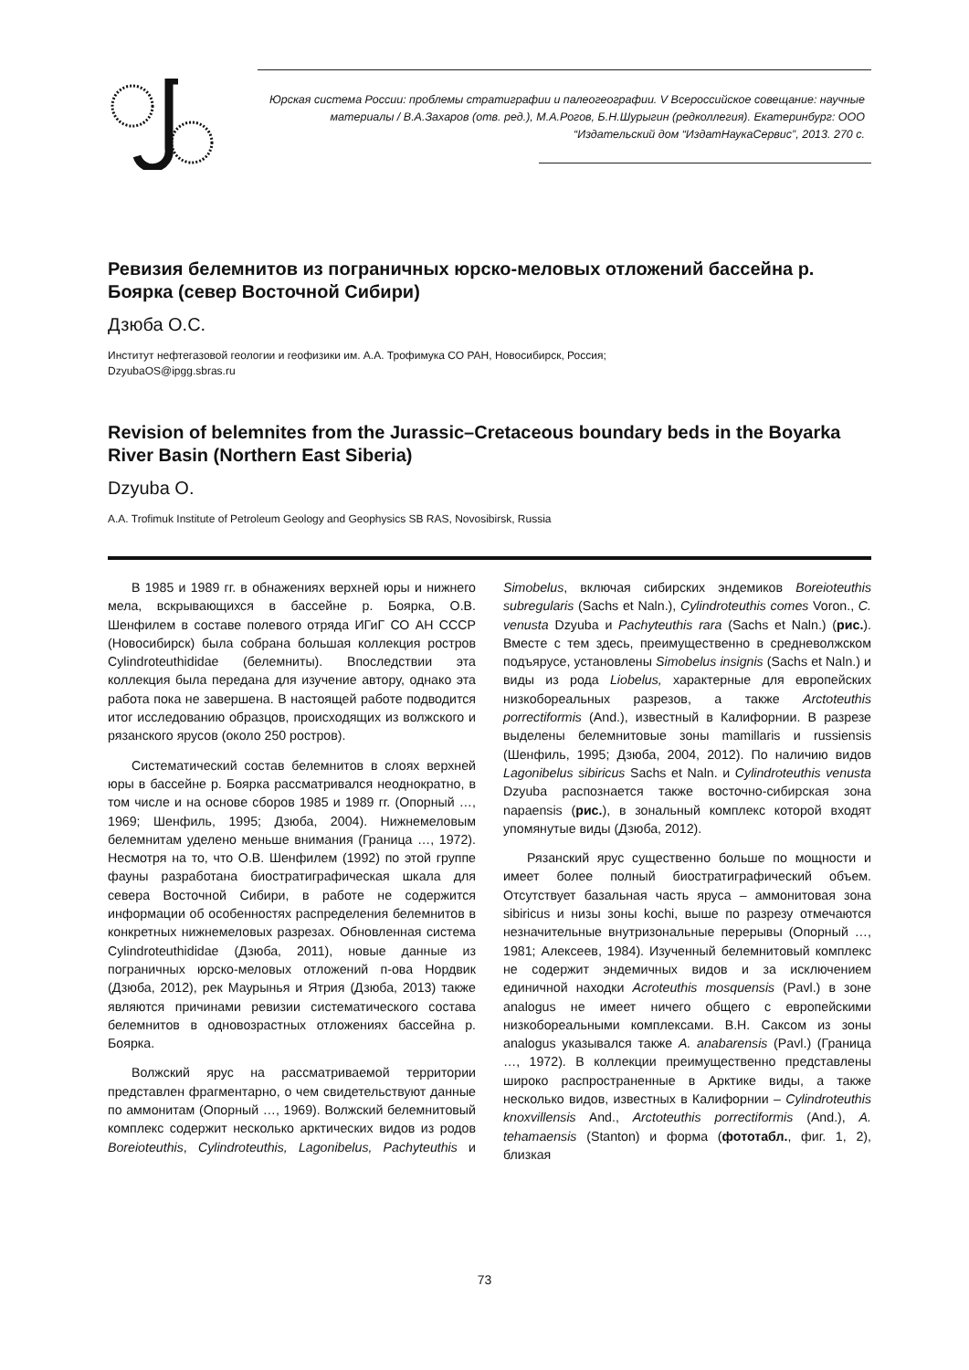Юрская система России: проблемы стратиграфии и палеогеографии. V Всероссийское совещание: научные материалы / В.А.Захаров (отв. ред.), М.А.Рогов, Б.Н.Шурыгин (редколлегия). Екатеринбург: ООО “Издательский дом “ИздатНаукаСервис”, 2013. 270 с.
Ревизия белемнитов из пограничных юрско-меловых отложений бассейна р. Боярка (север Восточной Сибири)
Дзюба О.С.
Институт нефтегазовой геологии и геофизики им. А.А. Трофимука СО РАН, Новосибирск, Россия;
DzyubaOS@ipgg.sbras.ru
Revision of belemnites from the Jurassic–Cretaceous boundary beds in the Boyarka River Basin (Northern East Siberia)
Dzyuba O.
A.A. Trofimuk Institute of Petroleum Geology and Geophysics SB RAS, Novosibirsk, Russia
В 1985 и 1989 гг. в обнажениях верхней юры и нижнего мела, вскрывающихся в бассейне р. Боярка, О.В. Шенфилем в составе полевого отряда ИГиГ СО АН СССР (Новосибирск) была собрана большая коллекция ростров Cylindroteuthididae (белемниты). Впоследствии эта коллекция была передана для изучение автору, однако эта работа пока не завершена. В настоящей работе подводится итог исследованию образцов, происходящих из волжского и рязанского ярусов (около 250 ростров).
Систематический состав белемнитов в слоях верхней юры в бассейне р. Боярка рассматривался неоднократно, в том числе и на основе сборов 1985 и 1989 гг. (Опорный …, 1969; Шенфиль, 1995; Дзюба, 2004). Нижнемеловым белемнитам уделено меньше внимания (Граница …, 1972). Несмотря на то, что О.В. Шенфилем (1992) по этой группе фауны разработана биостратиграфическая шкала для севера Восточной Сибири, в работе не содержится информации об особенностях распределения белемнитов в конкретных нижнемеловых разрезах. Обновленная система Cylindroteuthididae (Дзюба, 2011), новые данные из пограничных юрско-меловых отложений п-ова Нордвик (Дзюба, 2012), рек Маурынья и Ятрия (Дзюба, 2013) также являются причинами ревизии систематического состава белемнитов в одновозрастных отложениях бассейна р. Боярка.
Волжский ярус на рассматриваемой территории представлен фрагментарно, о чем свидетельствуют данные по аммонитам (Опорный …, 1969). Волжский белемнитовый комплекс содержит несколько арктических видов из родов Boreioteuthis, Cylindroteuthis, Lagonibelus, Pachyteuthis и Simobelus, включая сибирских эндемиков Boreioteuthis subregularis (Sachs et Naln.), Cylindroteuthis comes Voron., C. venusta Dzyuba и Pachyteuthis rara (Sachs et Naln.) (рис.). Вместе с тем здесь, преимущественно в средневолжском подъярусе, установлены Simobelus insignis (Sachs et Naln.) и виды из рода Liobelus, характерные для европейских низкобореальных разрезов, а также Arctoteuthis porrectiformis (And.), известный в Калифорнии. В разрезе выделены белемнитовые зоны mamillaris и russiensis (Шенфиль, 1995; Дзюба, 2004, 2012). По наличию видов Lagonibelus sibiricus Sachs et Naln. и Cylindroteuthis venusta Dzyuba распознается также восточно-сибирская зона napaensis (рис.), в зональный комплекс которой входят упомянутые виды (Дзюба, 2012).
Рязанский ярус существенно больше по мощности и имеет более полный биостратиграфический объем. Отсутствует базальная часть яруса – аммонитовая зона sibiricus и низы зоны kochi, выше по разрезу отмечаются незначительные внутризональные перерывы (Опорный …, 1981; Алексеев, 1984). Изученный белемнитовый комплекс не содержит эндемичных видов и за исключением единичной находки Acroteuthis mosquensis (Pavl.) в зоне analogus не имеет ничего общего с европейскими низкобореальными комплексами. В.Н. Саксом из зоны analogus указывался также A. anabarensis (Pavl.) (Граница …, 1972). В коллекции преимущественно представлены широко распространенные в Арктике виды, а также несколько видов, известных в Калифорнии – Cylindroteuthis knoxvillensis And., Arctoteuthis porrectiformis (And.), A. tehamaensis (Stanton) и форма (фототабл., фиг. 1, 2), близкая
73